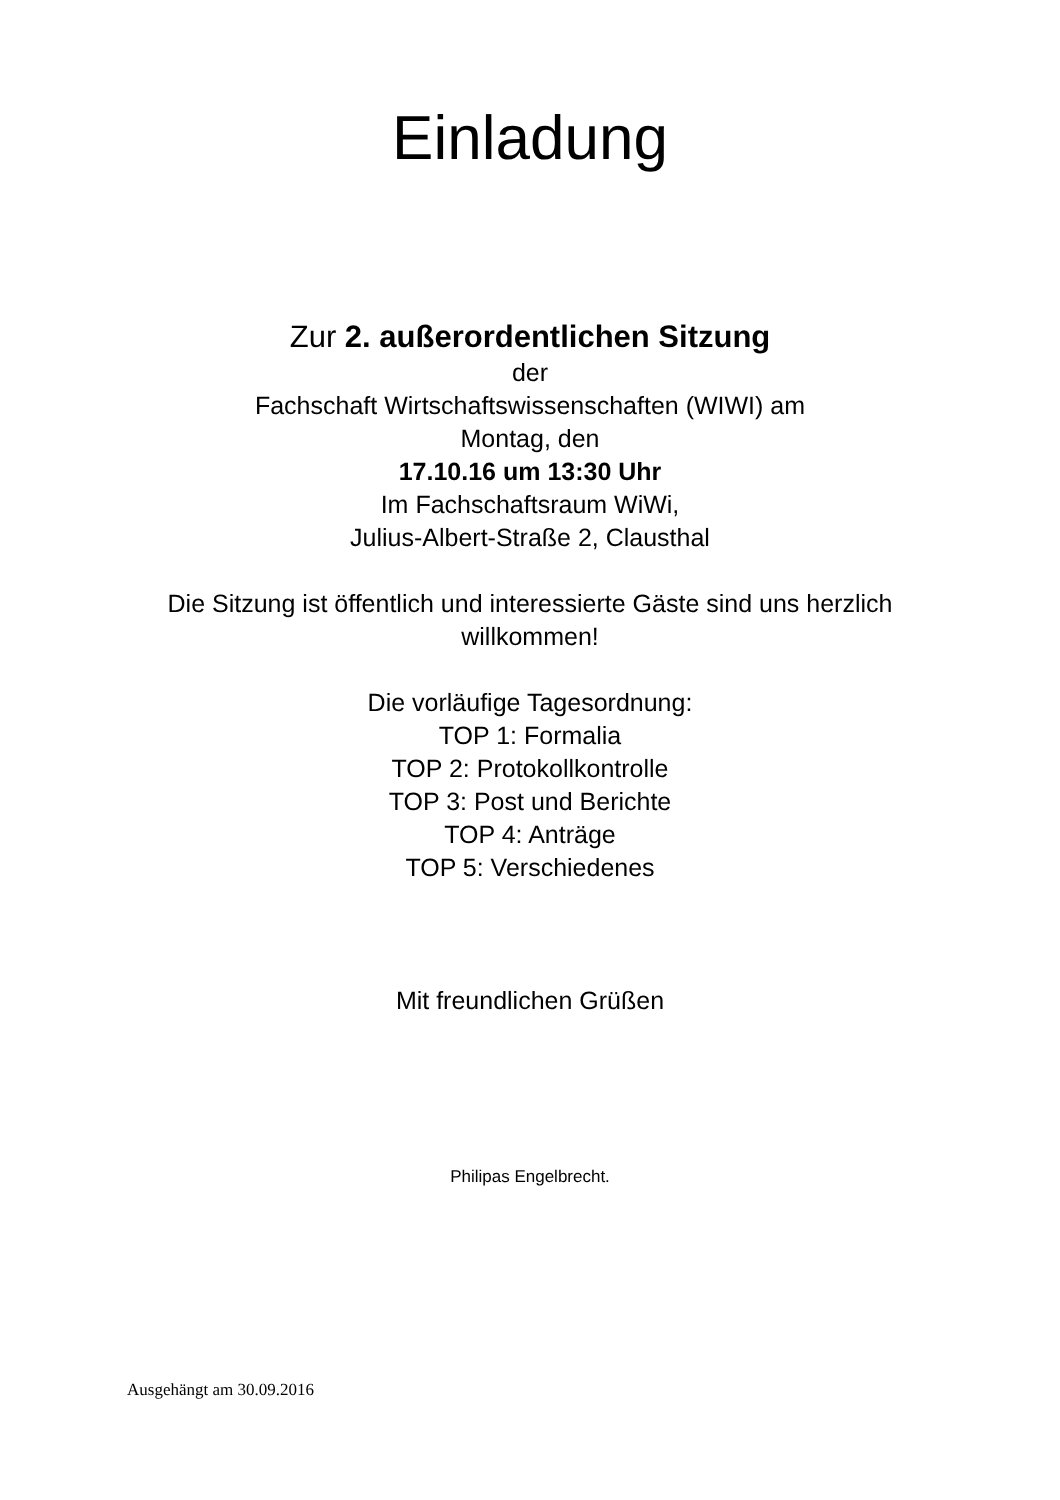Einladung
Zur 2. außerordentlichen Sitzung
der
Fachschaft Wirtschaftswissenschaften (WIWI) am
Montag, den
17.10.16 um 13:30 Uhr
Im Fachschaftsraum WiWi,
Julius-Albert-Straße 2, Clausthal
Die Sitzung ist öffentlich und interessierte Gäste sind uns herzlich
willkommen!
Die vorläufige Tagesordnung:
TOP 1: Formalia
TOP 2: Protokollkontrolle
TOP 3: Post und Berichte
TOP 4: Anträge
TOP 5: Verschiedenes
Mit freundlichen Grüßen
Philipas Engelbrecht.
Ausgehängt am 30.09.2016